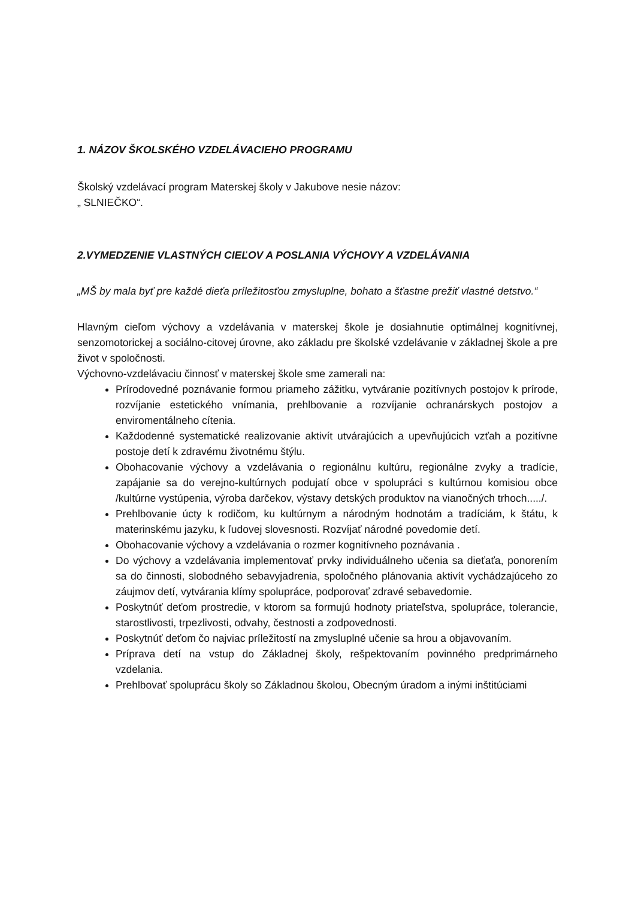1. NÁZOV ŠKOLSKÉHO VZDELÁVACIEHO PROGRAMU
Školský vzdelávací program Materskej školy v Jakubove nesie názov:
„ SLNIEČKO“.
2.VYMEDZENIE VLASTNÝCH CIEĽOV A POSLANIA VÝCHOVY A VZDELÁVANIA
„MŠ by mala byť pre každé dieťa príležitosťou zmysluplne, bohato a šťastne prežiť vlastné detstvo.“
Hlavným cieľom výchovy a vzdelávania v materskej škole je dosiahnutie optimálnej kognitívnej, senzomotorickej a sociálno-citovej úrovne, ako základu pre školské vzdelávanie v základnej škole a pre život v spoločnosti.
Výchovno-vzdelávaciu činnosť v materskej škole sme zamerali na:
Prírodovedné poznávanie formou priameho zážitku, vytváranie pozitívnych postojov k prírode, rozvíjanie estetického vnímania, prehlbovanie a rozvíjanie ochranárskych postojov a enviromentálneho cítenia.
Každodenné systematické realizovanie aktivít utvárajúcich a upevňujúcich vzťah a pozitívne postoje detí k zdravému životnému štýlu.
Obohacovanie výchovy a vzdelávania o regionálnu kultúru, regionálne zvyky a tradície, zapájanie sa do verejno-kultúrnych podujatí obce v spolupráci s kultúrnou komisiou obce /kultúrne vystúpenia, výroba darčekov, výstavy detských produktov na vianočných trhoch...../.
Prehlbovanie úcty k rodičom, ku kultúrnym a národným hodnotám a tradíciám, k štátu, k materinskému jazyku, k ľudovej slovesnosti. Rozvíjať národné povedomie detí.
Obohacovanie výchovy a vzdelávania o rozmer kognitívneho poznávania .
Do výchovy a vzdelávania implementovať prvky individuálneho učenia sa dieťaťa, ponorením sa do činnosti, slobodného sebavyjadrenia, spoločného plánovania aktivít vychádzajúceho zo záujmov detí, vytvárania klímy spolupráce, podporovať zdravé sebavedomie.
Poskytnúť deťom prostredie, v ktorom sa formujú hodnoty priateľstva, spolupráce, tolerancie, starostlivosti, trpezlivosti, odvahy, čestnosti a zodpovednosti.
Poskytnúť deťom čo najviac príležitostí na zmysluplné učenie sa hrou a objavovaním.
Príprava detí na vstup do Základnej školy, rešpektovaním povinného predprimárneho vzdelania.
Prehlbovať spoluprácu školy so Základnou školou, Obecným úradom a inými inštitúciami